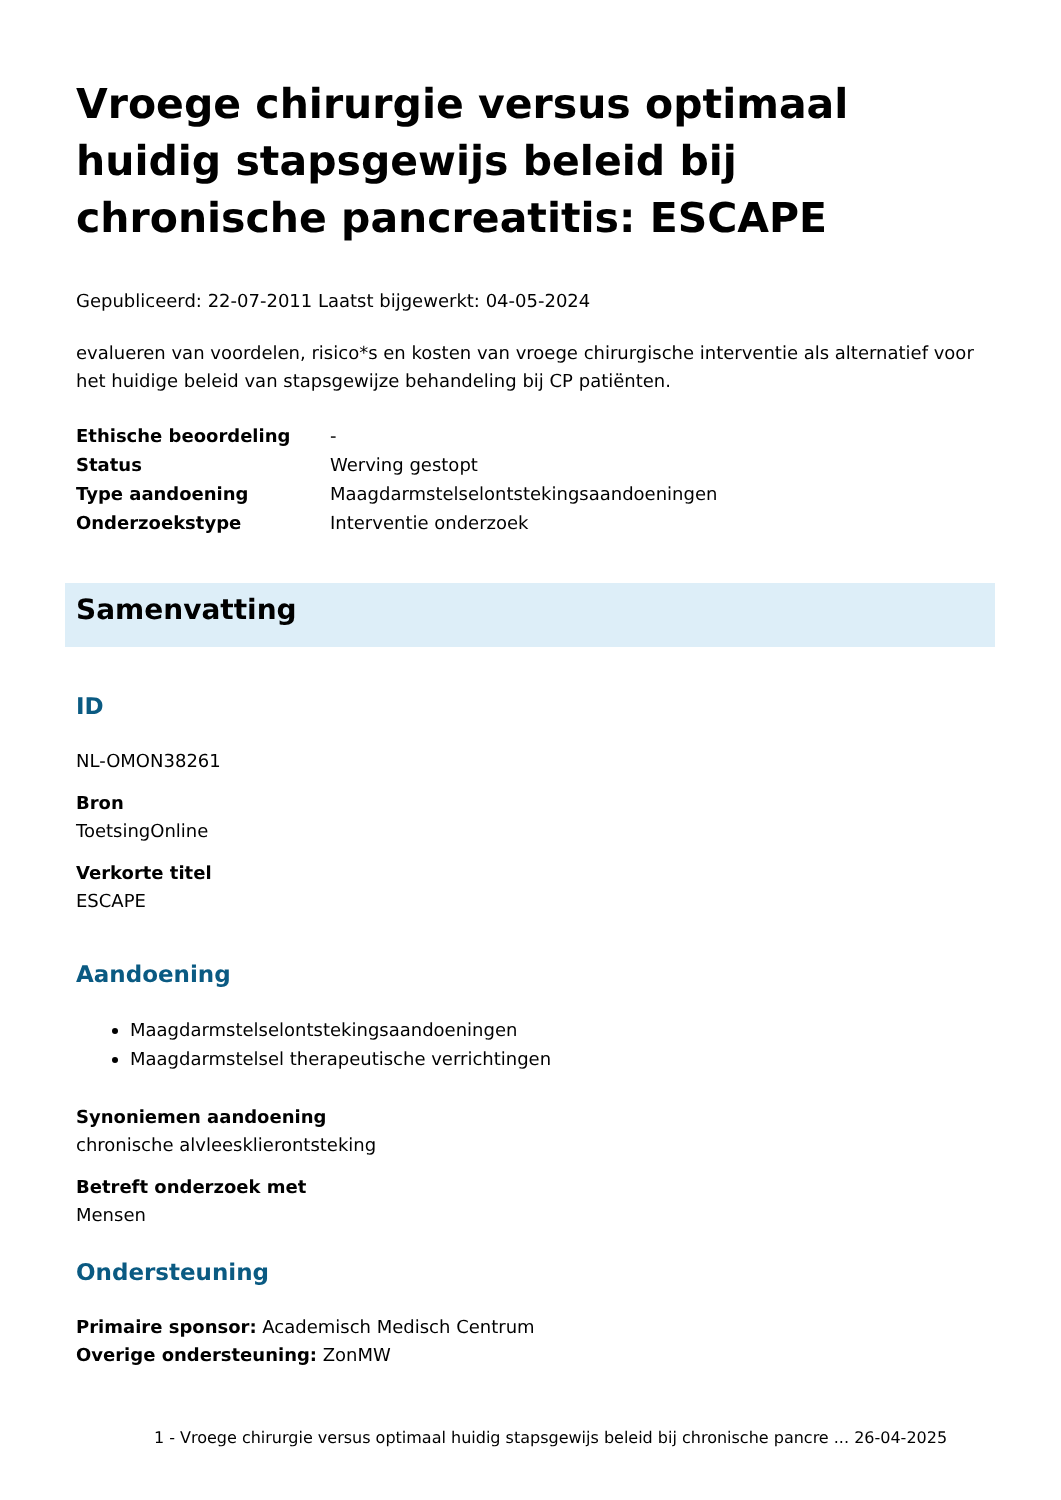Vroege chirurgie versus optimaal huidig stapsgewijs beleid bij chronische pancreatitis: ESCAPE
Gepubliceerd: 22-07-2011 Laatst bijgewerkt: 04-05-2024
evalueren van voordelen, risico*s en kosten van vroege chirurgische interventie als alternatief voor het huidige beleid van stapsgewijze behandeling bij CP patiënten.
| Ethische beoordeling | - |
| Status | Werving gestopt |
| Type aandoening | Maagdarmstelselontstekingsaandoeningen |
| Onderzoekstype | Interventie onderzoek |
Samenvatting
ID
NL-OMON38261
Bron
ToetsingOnline
Verkorte titel
ESCAPE
Aandoening
Maagdarmstelselontstekingsaandoeningen
Maagdarmstelsel therapeutische verrichtingen
Synoniemen aandoening
chronische alvleesklierontsteking
Betreft onderzoek met
Mensen
Ondersteuning
Primaire sponsor: Academisch Medisch Centrum
Overige ondersteuning: ZonMW
1 - Vroege chirurgie versus optimaal huidig stapsgewijs beleid bij chronische pancre ... 26-04-2025